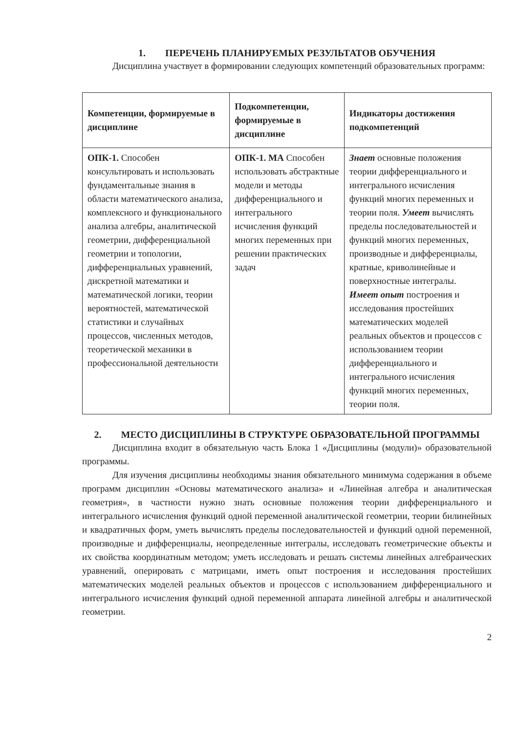1. ПЕРЕЧЕНЬ ПЛАНИРУЕМЫХ РЕЗУЛЬТАТОВ ОБУЧЕНИЯ
Дисциплина участвует в формировании следующих компетенций образовательных программ:
| Компетенции, формируемые в дисциплине | Подкомпетенции, формируемые в дисциплине | Индикаторы достижения подкомпетенций |
| --- | --- | --- |
| ОПК-1. Способен консультировать и использовать фундаментальные знания в области математического анализа, комплексного и функционального анализа алгебры, аналитической геометрии, дифференциальной геометрии и топологии, дифференциальных уравнений, дискретной математики и математической логики, теории вероятностей, математической статистики и случайных процессов, численных методов, теоретической механики в профессиональной деятельности | ОПК-1. МА Способен использовать абстрактные модели и методы дифференциального и интегрального исчисления функций многих переменных при решении практических задач | Знает основные положения теории дифференциального и интегрального исчисления функций многих переменных и теории поля. Умеет вычислять пределы последовательностей и функций многих переменных, производные и дифференциалы, кратные, криволинейные и поверхностные интегралы. Имеет опыт построения и исследования простейших математических моделей реальных объектов и процессов с использованием теории дифференциального и интегрального исчисления функций многих переменных, теории поля. |
2. МЕСТО ДИСЦИПЛИНЫ В СТРУКТУРЕ ОБРАЗОВАТЕЛЬНОЙ ПРОГРАММЫ
Дисциплина входит в обязательную часть Блока 1 «Дисциплины (модули)» образовательной программы.
Для изучения дисциплины необходимы знания обязательного минимума содержания в объеме программ дисциплин «Основы математического анализа» и «Линейная алгебра и аналитическая геометрия», в частности нужно знать основные положения теории дифференциального и интегрального исчисления функций одной переменной аналитической геометрии, теории билинейных и квадратичных форм, уметь вычислять пределы последовательностей и функций одной переменной, производные и дифференциалы, неопределенные интегралы, исследовать геометрические объекты и их свойства координатным методом; уметь исследовать и решать системы линейных алгебраических уравнений, оперировать с матрицами, иметь опыт построения и исследования простейших математических моделей реальных объектов и процессов с использованием дифференциального и интегрального исчисления функций одной переменной аппарата линейной алгебры и аналитической геометрии.
2